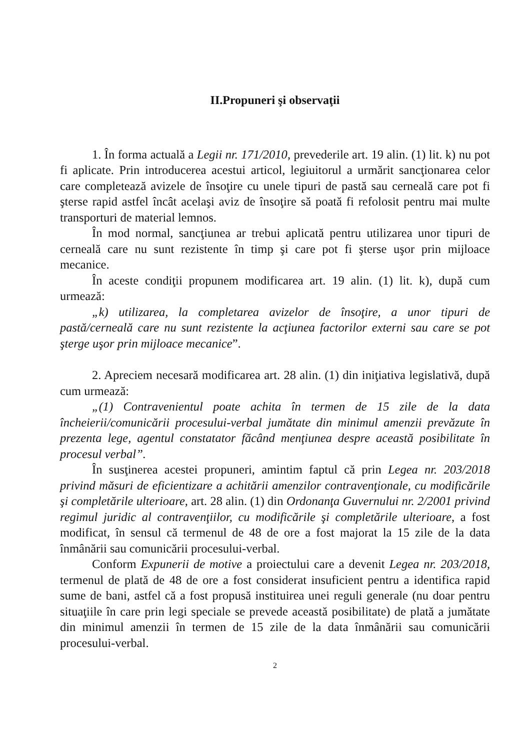II.Propuneri şi observaţii
1. În forma actuală a Legii nr. 171/2010, prevederile art. 19 alin. (1) lit. k) nu pot fi aplicate. Prin introducerea acestui articol, legiuitorul a urmărit sancţionarea celor care completează avizele de însoţire cu unele tipuri de pastă sau cerneală care pot fi şterse rapid astfel încât acelaşi aviz de însoţire să poată fi refolosit pentru mai multe transporturi de material lemnos.
În mod normal, sancţiunea ar trebui aplicată pentru utilizarea unor tipuri de cerneală care nu sunt rezistente în timp şi care pot fi şterse uşor prin mijloace mecanice.
În aceste condiţii propunem modificarea art. 19 alin. (1) lit. k), după cum urmează:
„k) utilizarea, la completarea avizelor de însoţire, a unor tipuri de pastă/cerneală care nu sunt rezistente la acţiunea factorilor externi sau care se pot şterge uşor prin mijloace mecanice”.
2. Apreciem necesară modificarea art. 28 alin. (1) din iniţiativa legislativă, după cum urmează:
„(1) Contravenientul poate achita în termen de 15 zile de la data încheierii/comunicării procesului-verbal jumătate din minimul amenzii prevăzute în prezenta lege, agentul constatator făcând menţiunea despre această posibilitate în procesul verbal”.
În susţinerea acestei propuneri, amintim faptul că prin Legea nr. 203/2018 privind măsuri de eficientizare a achitării amenzilor contravenţionale, cu modificările şi completările ulterioare, art. 28 alin. (1) din Ordonanţa Guvernului nr. 2/2001 privind regimul juridic al contravenţiilor, cu modificările şi completările ulterioare, a fost modificat, în sensul că termenul de 48 de ore a fost majorat la 15 zile de la data înmânării sau comunicării procesului-verbal.
Conform Expunerii de motive a proiectului care a devenit Legea nr. 203/2018, termenul de plată de 48 de ore a fost considerat insuficient pentru a identifica rapid sume de bani, astfel că a fost propusă instituirea unei reguli generale (nu doar pentru situaţiile în care prin legi speciale se prevede această posibilitate) de plată a jumătate din minimul amenzii în termen de 15 zile de la data înmânării sau comunicării procesului-verbal.
2